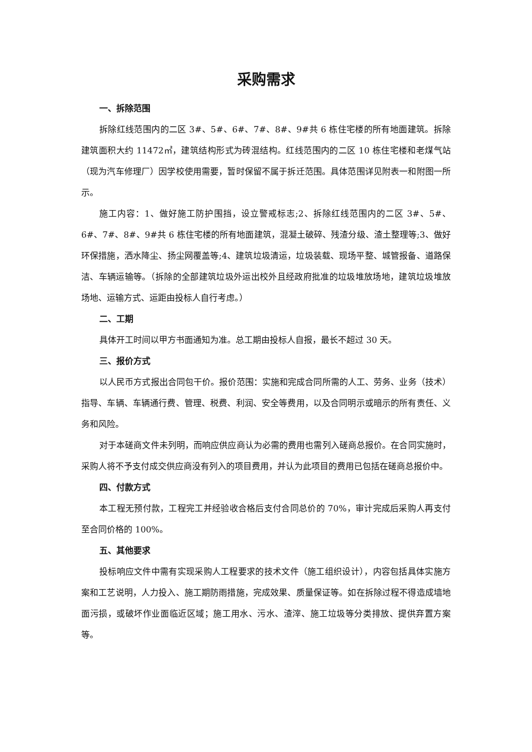采购需求
一、拆除范围
拆除红线范围内的二区 3#、5#、6#、7#、8#、9#共 6 栋住宅楼的所有地面建筑。拆除建筑面积大约 11472㎡，建筑结构形式为砖混结构。红线范围内的二区 10 栋住宅楼和老煤气站（现为汽车修理厂）因学校使用需要，暂时保留不属于拆迁范围。具体范围详见附表一和附图一所示。
施工内容：1、做好施工防护围挡，设立警戒标志;2、拆除红线范围内的二区 3#、5#、6#、7#、8#、9#共 6 栋住宅楼的所有地面建筑，混凝土破碎、残渣分级、渣土整理等;3、做好环保措施，洒水降尘、扬尘网覆盖等;4、建筑垃圾清运，垃圾装载、现场平整、城管报备、道路保洁、车辆运输等。（拆除的全部建筑垃圾外运出校外且经政府批准的垃圾堆放场地，建筑垃圾堆放场地、运输方式、运距由投标人自行考虑。）
二、工期
具体开工时间以甲方书面通知为准。总工期由投标人自报，最长不超过 30 天。
三、报价方式
以人民币方式报出合同包干价。报价范围：实施和完成合同所需的人工、劳务、业务（技术）指导、车辆、车辆通行费、管理、税费、利润、安全等费用，以及合同明示或暗示的所有责任、义务和风险。
对于本磋商文件未列明，而响应供应商认为必需的费用也需列入磋商总报价。在合同实施时，采购人将不予支付成交供应商没有列入的项目费用，并认为此项目的费用已包括在磋商总报价中。
四、付款方式
本工程无预付款，工程完工并经验收合格后支付合同总价的 70%，审计完成后采购人再支付至合同价格的 100%。
五、其他要求
投标响应文件中需有实现采购人工程要求的技术文件（施工组织设计），内容包括具体实施方案和工艺说明，人力投入、施工期防雨措施，完成效果、质量保证等。如在拆除过程不得造成墙地面污损，或破坏作业面临近区域；施工用水、污水、渣滓、施工垃圾等分类排放、提供弃置方案等。